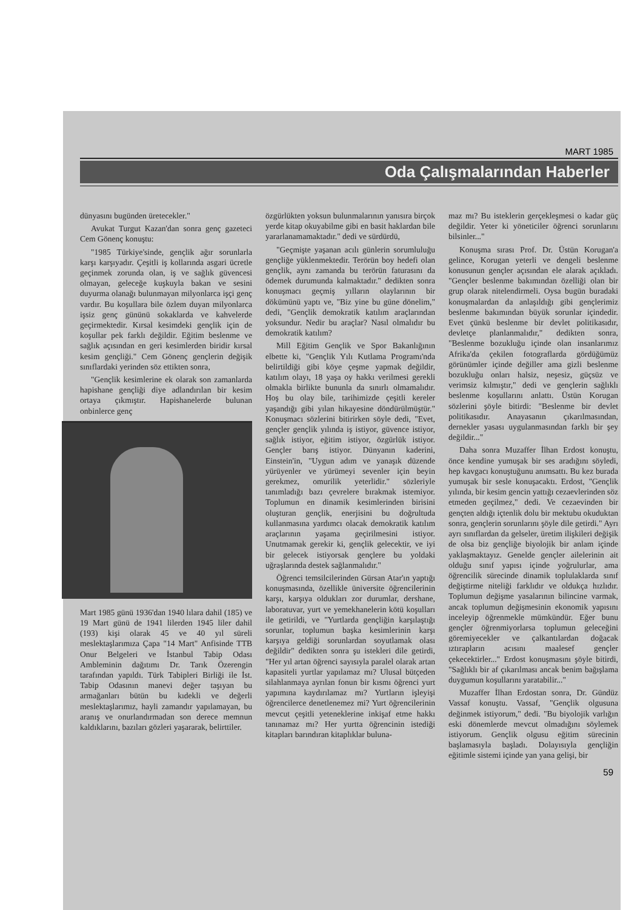MART 1985
Oda Çalışmalarından Haberler
dünyasını bugünden üretecekler."
Avukat Turgut Kazan'dan sonra genç gazeteci Cem Gönenç konuştu:
"1985 Türkiye'sinde, gençlik ağır sorunlarla karşı karşıyadır. Çeşitli iş kollarında asgari ücretle geçinmek zorunda olan, iş ve sağlık güvencesi olmayan, geleceğe kuşkuyla bakan ve sesini duyurma olanağı bulunmayan milyonlarca işçi genç vardır. Bu koşullara bile özlem duyan milyonlarca işsiz genç gününü sokaklarda ve kahvelerde geçirmektedir. Kırsal kesimdeki gençlik için de koşullar pek farklı değildir. Eğitim beslenme ve sağlık açısından en geri kesimlerden biridir kırsal kesim gençliği." Cem Gönenç gençlerin değişik sınıflardaki yerinden söz ettikten sonra,
"Gençlik kesimlerine ek olarak son zamanlarda hapishane gençliği diye adlandırılan bir kesim ortaya çıkmıştır. Hapishanelerde bulunan onbinlerce genç
Mart 1985 günü 1936'dan 1940 lılara dahil (185) ve 19 Mart günü de 1941 lilerden 1945 liler dahil (193) kişi olarak 45 ve 40 yıl süreli meslektaşlarımıza Çapa "14 Mart" Anfisinde TTB Onur Belgeleri ve İstanbul Tabip Odası Ambleminin dağıtımı Dr. Tarık Özerengin tarafından yapıldı. Türk Tabipleri Birliği ile İst. Tabip Odasının manevi değer taşıyan bu armağanları bütün bu kıdekli ve değerli meslektaşlarımız, hayli zamandır yapılamayan, bu aranış ve onurlandırmadan son derece memnun kaldıklarını, bazıları gözleri yaşararak, belirttiler.
özgürlükten yoksun bulunmalarının yanısıra birçok yerde kitap okuyabilme gibi en basit haklardan bile yararlanamamaktadır." dedi ve sürdürdü,
"Geçmişte yaşanan acılı günlerin sorumluluğu gençliğe yüklenmektedir. Terörün boy hedefi olan gençlik, aynı zamanda bu terörün faturasını da ödemek durumunda kalmaktadır." dedikten sonra konuşmacı geçmiş yılların olaylarının bir dökümünü yaptı ve, "Biz yine bu güne dönelim," dedi, "Gençlik demokratik katılım araçlarından yoksundur. Nedir bu araçlar? Nasıl olmalıdır bu demokratik katılım?
Mill Eğitim Gençlik ve Spor Bakanlığının elbette ki, "Gençlik Yılı Kutlama Programı'nda belirtildiği gibi köye çeşme yapmak değildir, katılım olayı, 18 yaşa oy hakkı verilmesi gerekli olmakla birlikte bununla da sınırlı olmamalıdır. Hoş bu olay bile, tarihimizde çeşitli kereler yaşandığı gibi yılan hikayesine döndürülmüştür." Konuşmacı sözlerini bitirirken söyle dedi, "Evet, gençler gençlik yılında iş istiyor, güvence istiyor, sağlık istiyor, eğitim istiyor, özgürlük istiyor. Gençler barış istiyor. Dünyanın kaderini, Einstein'in, "Uygun adım ve yanaşık düzende yürüyenler ve yürümeyi sevenler için beyin gerekmez, omurilik yeterlidir." sözleriyle tanımladığı bazı çevrelere bırakmak istemiyor. Toplumun en dinamik kesimlerinden birisini oluşturan gençlik, enerjisini bu doğrultuda kullanmasına yardımcı olacak demokratik katılım araçlarının yaşama geçirilmesini istiyor. Unutmamak gerekir ki, gençlik gelecektir, ve iyi bir gelecek istiyorsak gençlere bu yoldaki uğraşlarında destek sağlanmalıdır."
Öğrenci temsilcilerinden Gürsan Atar'ın yaptığı konuşmasında, özellikle üniversite öğrencilerinin karşı, karşıya oldukları zor durumlar, dershane, laboratuvar, yurt ve yemekhanelerin kötü koşulları ile getirildi, ve "Yurtlarda gençliğin karşılaştığı sorunlar, toplumun başka kesimlerinin karşı karşıya geldiği sorunlardan soyutlamak olası değildir" dedikten sonra şu istekleri dile getirdi, "Her yıl artan öğrenci sayısıyla paralel olarak artan kapasiteli yurtlar yapılamaz mı? Ulusal bütçeden silahlanmaya ayrılan fonun bir kısmı öğrenci yurt yapımına kaydırılamaz mı? Yurtların işleyişi öğrencilerce denetlenemez mi? Yurt öğrencilerinin mevcut çeşitli yeteneklerine inkişaf etme hakkı tanınamaz mı? Her yurtta öğrencinin istediği kitapları barındıran kitaplıklar buluna-
maz mı? Bu isteklerin gerçekleşmesi o kadar güç değildir. Yeter ki yöneticiler öğrenci sorunlarını bilsinler..."
Konuşma sırası Prof. Dr. Üstün Korugan'a gelince, Korugan yeterli ve dengeli beslenme konusunun gençler açısından ele alarak açıkladı. "Gençler beslenme bakımından özelliği olan bir grup olarak nitelendirmeli. Oysa bugün buradaki konuşmalardan da anlaşıldığı gibi gençlerimiz beslenme bakımından büyük sorunlar içindedir. Evet çünkü beslenme bir devlet politikasıdır, devletçe planlanmalıdır," dedikten sonra, "Beslenme bozukluğu içinde olan insanlarımız Afrika'da çekilen fotograflarda gördüğümüz görünümler içinde değiller ama gizli beslenme bozukluğu onları halsiz, neşesiz, güçsüz ve verimsiz kılmıştır," dedi ve gençlerin sağlıklı beslenme koşullarını anlattı. Üstün Korugan sözlerini şöyle bitirdi: "Beslenme bir devlet politikasıdır. Anayasanın çıkarılmasından, dernekler yasası uygulanmasından farklı bir şey değildir..."
Daha sonra Muzaffer İlhan Erdost konuştu, önce kendine yumuşak bir ses aradığını söyledi, hep kavgacı konuştuğunu anımsattı. Bu kez burada yumuşak bir sesle konuşacaktı. Erdost, "Gençlik yılında, bir kesim gencin yattığı cezaevlerinden söz etmeden geçilmez," dedi. Ve cezaevinden bir gençten aldığı içtenlik dolu bir mektubu okuduktan sonra, gençlerin sorunlarını şöyle dile getirdi." Ayrı ayrı sınıflardan da gelseler, üretim ilişkileri değişik de olsa biz gençliğe biyolojik bir anlam içinde yaklaşmaktayız. Genelde gençler ailelerinin ait olduğu sınıf yapısı içinde yoğrulurlar, ama öğrencilik sürecinde dinamik toplulaklarda sınıf değiştirme niteliği farklıdır ve oldukça hızlıdır. Toplumun değişme yasalarının bilincine varmak, ancak toplumun değişmesinin ekonomik yapısını inceleyip öğrenmekle mümkündür. Eğer bunu gençler öğrenmiyorlarsa toplumun geleceğini göremiyecekler ve çalkantılardan doğacak ıztırapların acısını maalesef gençler çekecektirler..." Erdost konuşmasını şöyle bitirdi, "Sağlıklı bir af çıkarılması ancak benim bağışlama duygumun koşullarını yaratabilir..."
Muzaffer İlhan Erdostan sonra, Dr. Gündüz Vassaf konuştu. Vassaf, "Gençlik olgusuna değinmek istiyorum," dedi. "Bu biyolojik varlığın eski dönemlerde mevcut olmadığını söylemek istiyorum. Gençlik olgusu eğitim sürecinin başlamasıyla başladı. Dolayısıyla gençliğin eğitimle sistemi içinde yan yana gelişi, bir
59